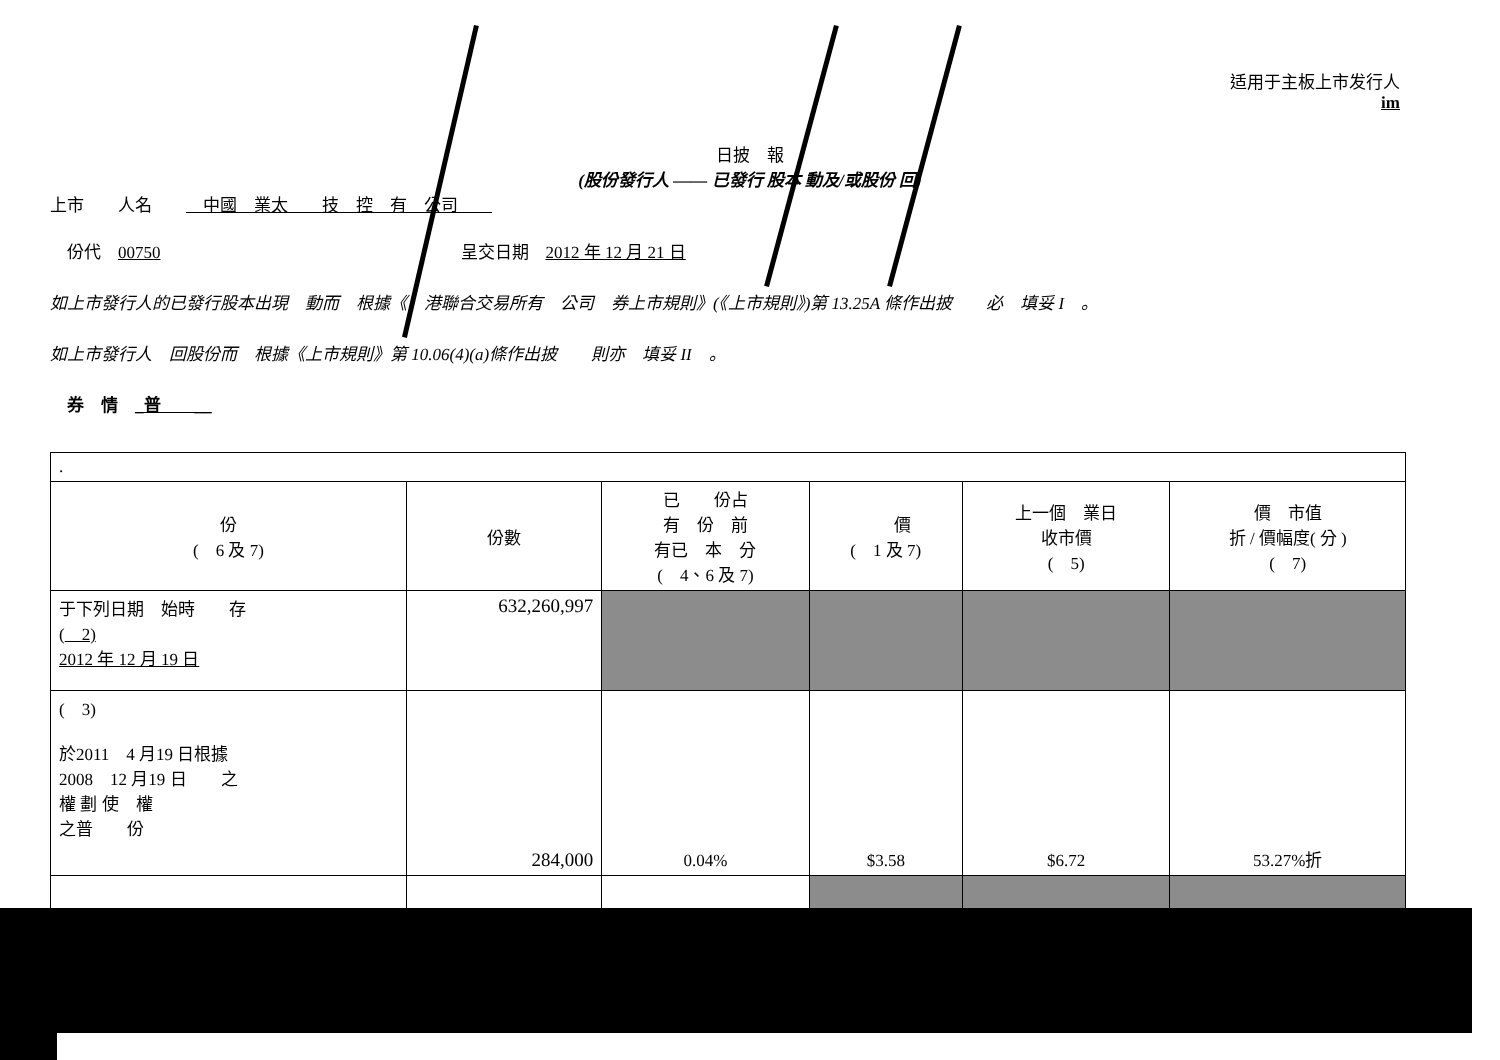适用于主板上市发行人
im
日披　報
(股份發行人 —— 已發行 股本 動及/或股份 回)
上市　　人名　　　中國　業太　　技　控　有　公司　　
　份代　00750 呈交日期　2012 年 12 月 21 日
如上市發行人的已發行股本出現　動而　根據《　港聯合交易所有　公司　券上市規則》(《上市規則》)第 13.25A 條作出披　　必　填妥 I　。
如上市發行人　回股份而　根據《上市規則》第 10.06(4)(a)條作出披　　則亦　填妥 II　。
　券　情　_普　　__
| . | | | | | |
| 份 ( 6 及 7) | 份數 | 已 份占 有 份 前 有已 本 分 ( 4、6 及 7) | 價 ( 1 及 7) | 上一個 業日 收市價 ( 5) | 價 市值 折 / 價幅度( 分 ) ( 7) |
| 于下列日期 始時 存 ( 2) 2012 年 12 月 19 日 | 632,260,997 | | | | |
| ( 3) 於2011 4 月19 日根據 2008 12 月19 日 之 權 劃 使 權 之普 份 | 284,000 | 0.04% | $3.58 | $6.72 | 53.27%折 |